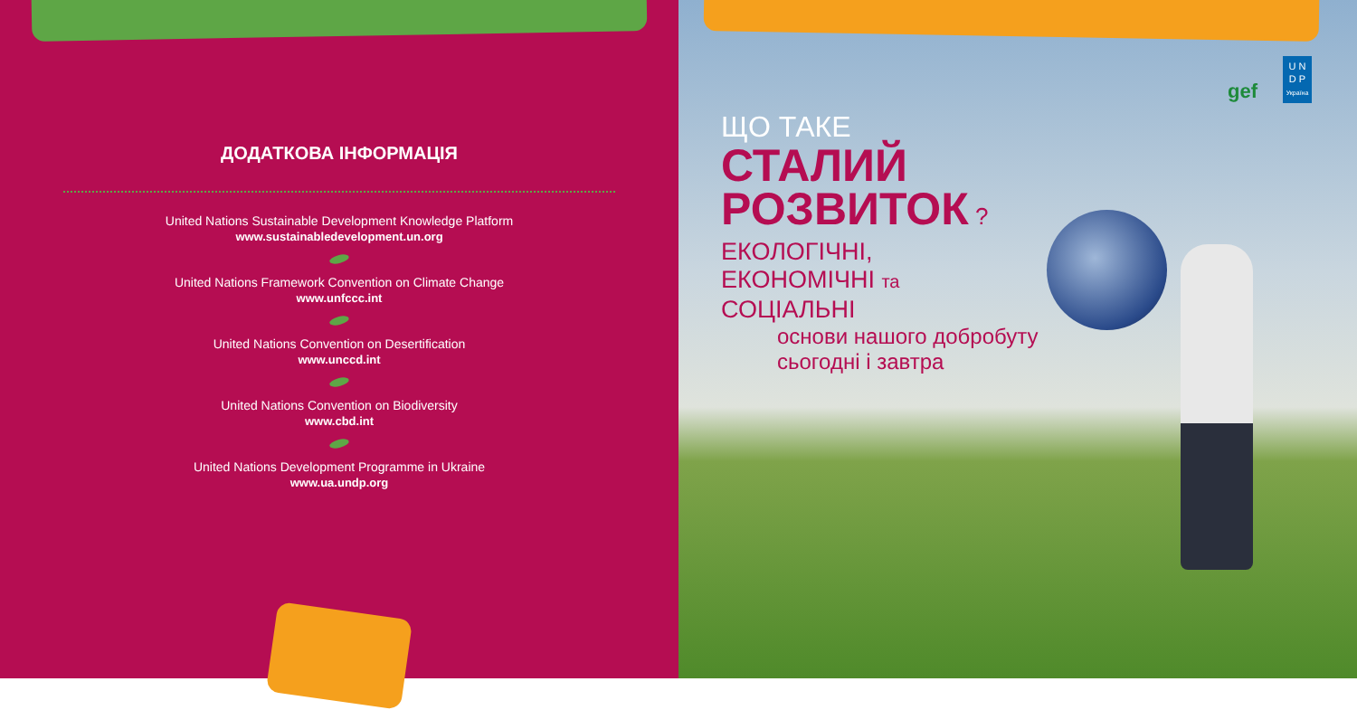ДОДАТКОВА ІНФОРМАЦІЯ
United Nations Sustainable Development Knowledge Platform
www.sustainabledevelopment.un.org
United Nations Framework Convention on Climate Change
www.unfccc.int
United Nations Convention on Desertification
www.unccd.int
United Nations Convention on Biodiversity
www.cbd.int
United Nations Development Programme in Ukraine
www.ua.undp.org
gef
U N
D P
Україна
ЩО ТАКЕ
СТАЛИЙ
РОЗВИТОК ?
ЕКОЛОГІЧНІ,
ЕКОНОМІЧНІ та
СОЦІАЛЬНІ
основи нашого добробуту
сьогодні і завтра